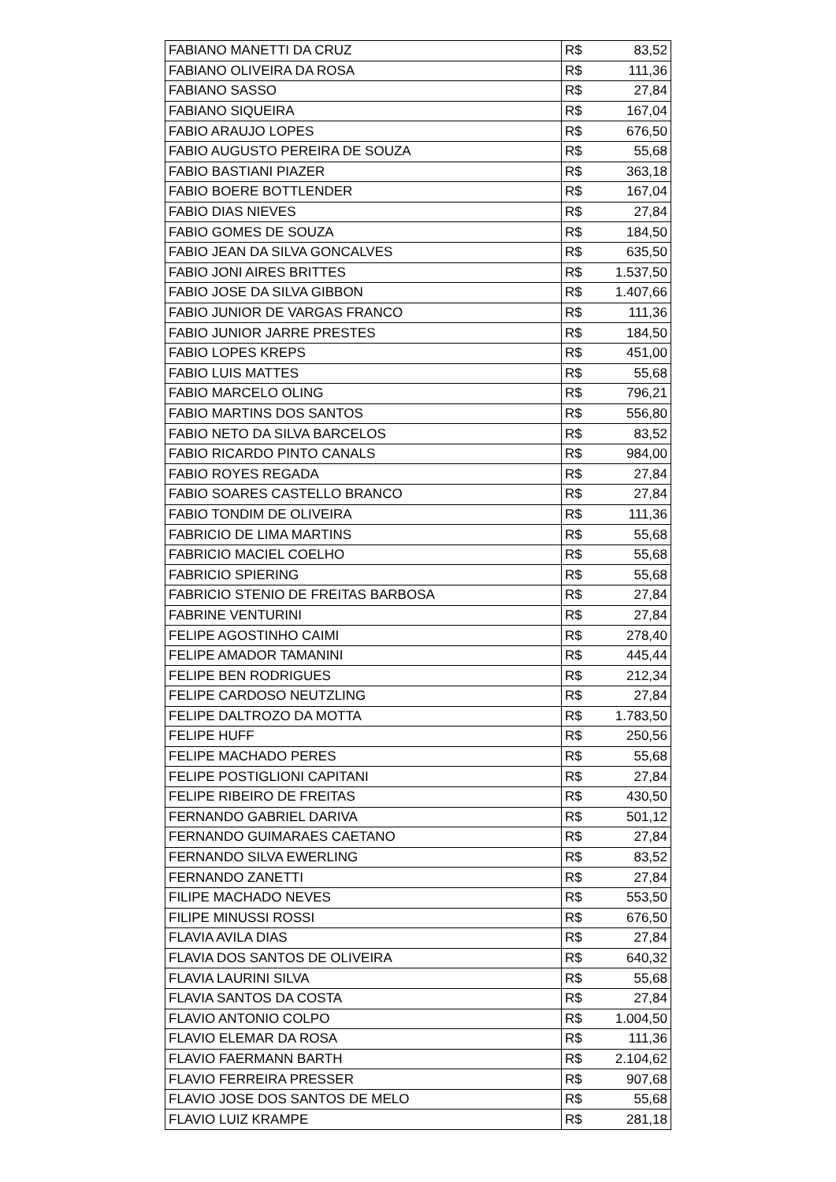| FABIANO MANETTI DA CRUZ | R$ | 83,52 |
| FABIANO OLIVEIRA DA ROSA | R$ | 111,36 |
| FABIANO SASSO | R$ | 27,84 |
| FABIANO SIQUEIRA | R$ | 167,04 |
| FABIO ARAUJO LOPES | R$ | 676,50 |
| FABIO AUGUSTO PEREIRA DE SOUZA | R$ | 55,68 |
| FABIO BASTIANI PIAZER | R$ | 363,18 |
| FABIO BOERE BOTTLENDER | R$ | 167,04 |
| FABIO DIAS NIEVES | R$ | 27,84 |
| FABIO GOMES DE SOUZA | R$ | 184,50 |
| FABIO JEAN DA SILVA GONCALVES | R$ | 635,50 |
| FABIO JONI AIRES BRITTES | R$ | 1.537,50 |
| FABIO JOSE DA SILVA GIBBON | R$ | 1.407,66 |
| FABIO JUNIOR DE VARGAS FRANCO | R$ | 111,36 |
| FABIO JUNIOR JARRE PRESTES | R$ | 184,50 |
| FABIO LOPES KREPS | R$ | 451,00 |
| FABIO LUIS MATTES | R$ | 55,68 |
| FABIO MARCELO OLING | R$ | 796,21 |
| FABIO MARTINS DOS SANTOS | R$ | 556,80 |
| FABIO NETO DA SILVA BARCELOS | R$ | 83,52 |
| FABIO RICARDO PINTO CANALS | R$ | 984,00 |
| FABIO ROYES REGADA | R$ | 27,84 |
| FABIO SOARES CASTELLO BRANCO | R$ | 27,84 |
| FABIO TONDIM DE OLIVEIRA | R$ | 111,36 |
| FABRICIO DE LIMA MARTINS | R$ | 55,68 |
| FABRICIO MACIEL COELHO | R$ | 55,68 |
| FABRICIO SPIERING | R$ | 55,68 |
| FABRICIO STENIO DE FREITAS BARBOSA | R$ | 27,84 |
| FABRINE VENTURINI | R$ | 27,84 |
| FELIPE AGOSTINHO CAIMI | R$ | 278,40 |
| FELIPE AMADOR TAMANINI | R$ | 445,44 |
| FELIPE BEN RODRIGUES | R$ | 212,34 |
| FELIPE CARDOSO NEUTZLING | R$ | 27,84 |
| FELIPE DALTROZO DA MOTTA | R$ | 1.783,50 |
| FELIPE HUFF | R$ | 250,56 |
| FELIPE MACHADO PERES | R$ | 55,68 |
| FELIPE POSTIGLIONI CAPITANI | R$ | 27,84 |
| FELIPE RIBEIRO DE FREITAS | R$ | 430,50 |
| FERNANDO GABRIEL DARIVA | R$ | 501,12 |
| FERNANDO GUIMARAES CAETANO | R$ | 27,84 |
| FERNANDO SILVA EWERLING | R$ | 83,52 |
| FERNANDO ZANETTI | R$ | 27,84 |
| FILIPE MACHADO NEVES | R$ | 553,50 |
| FILIPE MINUSSI ROSSI | R$ | 676,50 |
| FLAVIA AVILA DIAS | R$ | 27,84 |
| FLAVIA DOS SANTOS DE OLIVEIRA | R$ | 640,32 |
| FLAVIA LAURINI SILVA | R$ | 55,68 |
| FLAVIA SANTOS DA COSTA | R$ | 27,84 |
| FLAVIO ANTONIO COLPO | R$ | 1.004,50 |
| FLAVIO ELEMAR DA ROSA | R$ | 111,36 |
| FLAVIO FAERMANN BARTH | R$ | 2.104,62 |
| FLAVIO FERREIRA PRESSER | R$ | 907,68 |
| FLAVIO JOSE DOS SANTOS DE MELO | R$ | 55,68 |
| FLAVIO LUIZ KRAMPE | R$ | 281,18 |